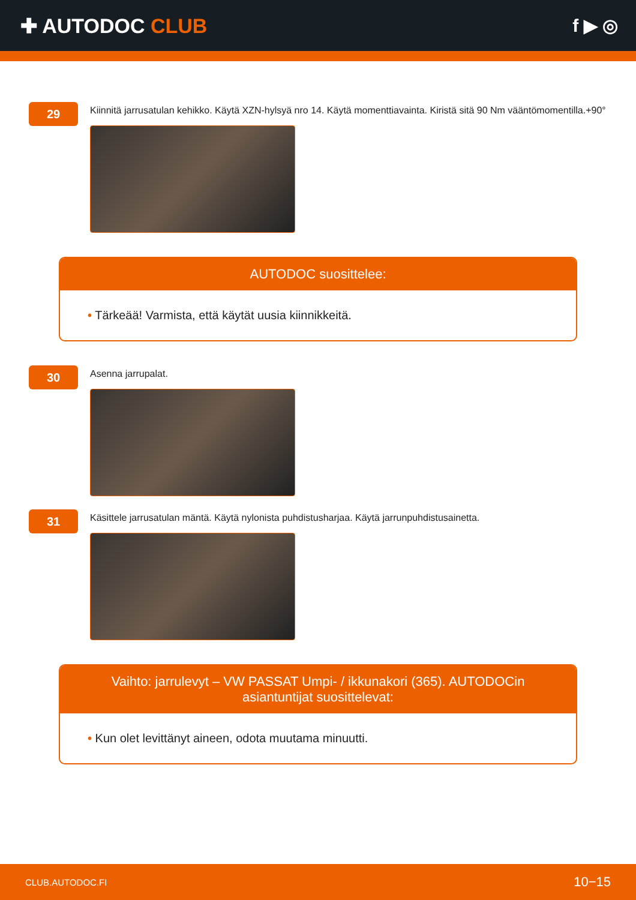✚ AUTODOC CLUB f ▶ ◎
29
Kiinnitä jarrusatulan kehikko. Käytä XZN-hylsyä nro 14. Käytä momenttiavainta. Kiristä sitä 90 Nm vääntömomentilla.+90°
AUTODOC suosittelee:
• Tärkeää! Varmista, että käytät uusia kiinnikkeitä.
30
Asenna jarrupalat.
31
Käsittele jarrusatulan mäntä. Käytä nylonista puhdistusharjaa. Käytä jarrunpuhdistusainetta.
Vaihto: jarrulevyt – VW PASSAT Umpi- / ikkunakori (365). AUTODOCin asiantuntijat suosittelevat:
• Kun olet levittänyt aineen, odota muutama minuutti.
CLUB.AUTODOC.FI 10−15